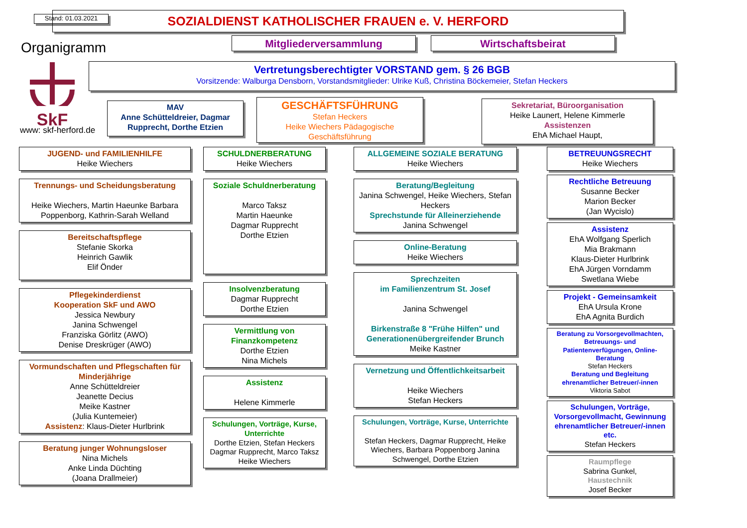Stand: 01.03.2021 SOZIALDIENST KATHOLISCHER FRAUEN e. V. HERFORD
Organigramm Mitgliederversammlung Wirtschaftsbeirat
SkF
www: skf-herford.de
Vertretungsberechtigter VORSTAND gem. § 26 BGB
Vorsitzende: Walburga Densborn, Vorstandsmitglieder: Ulrike Kuß, Christina Böckemeier, Stefan Heckers
MAV
Anne Schütteldreier, Dagmar Rupprecht, Dorthe Etzien
GESCHÄFTSFÜHRUNG
Stefan Heckers
Heike Wiechers Pädagogische Geschäftsführung
Sekretariat, Büroorganisation
Heike Launert, Helene Kimmerle
Assistenzen
EhA Michael Haupt,
JUGEND- und FAMILIENHILFE
Heike Wiechers
Trennungs- und Scheidungsberatung
Heike Wiechers, Martin Haeunke Barbara Poppenborg, Kathrin-Sarah Welland
Bereitschaftspflege
Stefanie Skorka
Heinrich Gawlik
Elif Önder
Pflegekinderdienst
Kooperation SkF und AWO
Jessica Newbury
Janina Schwengel
Franziska Görlitz (AWO)
Denise Dreskrüger (AWO)
Vormundschaften und Pflegschaften für Minderjährige
Anne Schütteldreier
Jeanette Decius
Meike Kastner
(Julia Kuntemeier)
Assistenz: Klaus-Dieter Hurlbrink
Beratung junger Wohnungsloser
Nina Michels
Anke Linda Düchting
(Joana Drallmeier)
SCHULDNERBERATUNG
Heike Wiechers
Soziale Schuldnerberatung
Marco Taksz
Martin Haeunke
Dagmar Rupprecht
Dorthe Etzien
Insolvenzberatung
Dagmar Rupprecht
Dorthe Etzien
Vermittlung von Finanzkompetenz
Dorthe Etzien
Nina Michels
Assistenz
Helene Kimmerle
Schulungen, Vorträge, Kurse, Unterrichte
Dorthe Etzien, Stefan Heckers Dagmar Rupprecht, Marco Taksz Heike Wiechers
ALLGEMEINE SOZIALE BERATUNG
Heike Wiechers
Beratung/Begleitung
Janina Schwengel, Heike Wiechers, Stefan Heckers
Sprechstunde für Alleinerziehende
Janina Schwengel
Online-Beratung
Heike Wiechers
Sprechzeiten
im Familienzentrum St. Josef
Janina Schwengel
Birkenstraße 8 "Frühe Hilfen" und Generationenübergreifender Brunch
Meike Kastner
Vernetzung und Öffentlichkeitsarbeit
Heike Wiechers
Stefan Heckers
Schulungen, Vorträge, Kurse, Unterrichte
Stefan Heckers, Dagmar Rupprecht, Heike Wiechers, Barbara Poppenborg Janina Schwengel, Dorthe Etzien
BETREUUNGSRECHT
Heike Wiechers
Rechtliche Betreuung
Susanne Becker
Marion Becker
(Jan Wycislo)
Assistenz
EhA Wolfgang Sperlich
Mia Brakmann
Klaus-Dieter Hurlbrink
EhA Jürgen Vorndamm
Swetlana Wiebe
Projekt - Gemeinsamkeit
EhA Ursula Krone
EhA Agnita Burdich
Beratung zu Vorsorgevollmachten, Betreuungs- und Patientenverfügungen, Online-Beratung
Stefan Heckers
Beratung und Begleitung ehrenamtlicher Betreuer/-innen
Viktoria Sabot
Schulungen, Vorträge, Vorsorgevollmacht, Gewinnung ehrenamtlicher Betreuer/-innen etc.
Stefan Heckers
Raumpflege
Sabrina Gunkel,
Haustechnik
Josef Becker